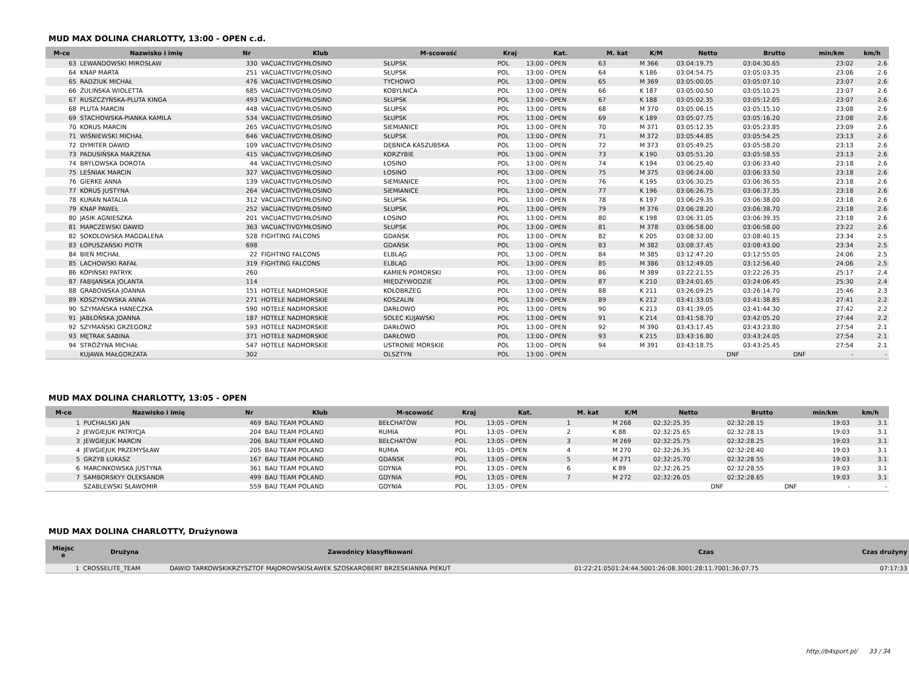MUD MAX DOLINA CHARLOTTY, 13:00 - OPEN c.d.
| M-ce | Nazwisko i imię | Nr | Klub | M-scowość | Kraj | Kat. | M. kat | K/M | Netto | Brutto | min/km | km/h |
| --- | --- | --- | --- | --- | --- | --- | --- | --- | --- | --- | --- | --- |
| 63 | LEWANDOWSKI MIROSŁAW | 330 | VACUACTIVGYMŁOSINO | SŁUPSK | POL | 13:00 - OPEN | 63 | M 366 | 03:04:19.75 | 03:04:30.65 | 23:02 | 2.6 |
| 64 | KNAP MARTA | 251 | VACUACTIVGYMŁOSINO | SŁUPSK | POL | 13:00 - OPEN | 64 | K 186 | 03:04:54.75 | 03:05:03.35 | 23:06 | 2.6 |
| 65 | RADZIUK MICHAŁ | 476 | VACUACTIVGYMŁOSINO | TYCHOWO | POL | 13:00 - OPEN | 65 | M 369 | 03:05:00.05 | 03:05:07.10 | 23:07 | 2.6 |
| 66 | ŻULIŃSKA WIOLETTA | 685 | VACUACTIVGYMŁOSINO | KOBYLNICA | POL | 13:00 - OPEN | 66 | K 187 | 03:05:00.50 | 03:05:10.25 | 23:07 | 2.6 |
| 67 | RUSZCZYŃSKA-PLUTA KINGA | 493 | VACUACTIVGYMŁOSINO | SŁUPSK | POL | 13:00 - OPEN | 67 | K 188 | 03:05:02.35 | 03:05:12.05 | 23:07 | 2.6 |
| 68 | PLUTA MARCIN | 448 | VACUACTIVGYMŁOSINO | SŁUPSK | POL | 13:00 - OPEN | 68 | M 370 | 03:05:06.15 | 03:05:15.10 | 23:08 | 2.6 |
| 69 | STACHOWSKA-PIANKA KAMILA | 534 | VACUACTIVGYMŁOSINO | SŁUPSK | POL | 13:00 - OPEN | 69 | K 189 | 03:05:07.75 | 03:05:16.20 | 23:08 | 2.6 |
| 70 | KORUS MARCIN | 265 | VACUACTIVGYMŁOSINO | SIEMIANICE | POL | 13:00 - OPEN | 70 | M 371 | 03:05:12.35 | 03:05:23.85 | 23:09 | 2.6 |
| 71 | WIŚNIEWSKI MICHAŁ | 646 | VACUACTIVGYMŁOSINO | SŁUPSK | POL | 13:00 - OPEN | 71 | M 372 | 03:05:44.85 | 03:05:54.25 | 23:13 | 2.6 |
| 72 | DYMITER DAWID | 109 | VACUACTIVGYMŁOSINO | DĘBNICA KASZUBSKA | POL | 13:00 - OPEN | 72 | M 373 | 03:05:49.25 | 03:05:58.20 | 23:13 | 2.6 |
| 73 | PADUSIŃSKA MARZENA | 415 | VACUACTIVGYMŁOSINO | KORZYBIE | POL | 13:00 - OPEN | 73 | K 190 | 03:05:51.20 | 03:05:58.55 | 23:13 | 2.6 |
| 74 | BRYLOWSKA DOROTA | 44 | VACUACTIVGYMŁOSINO | ŁOSINO | POL | 13:00 - OPEN | 74 | K 194 | 03:06:25.40 | 03:06:33.40 | 23:18 | 2.6 |
| 75 | LEŚNIAK MARCIN | 327 | VACUACTIVGYMŁOSINO | ŁOSINO | POL | 13:00 - OPEN | 75 | M 375 | 03:06:24.00 | 03:06:33.50 | 23:18 | 2.6 |
| 76 | GIERKE ANNA | 139 | VACUACTIVGYMŁOSINO | SIEMIANICE | POL | 13:00 - OPEN | 76 | K 195 | 03:06:30.25 | 03:06:36.55 | 23:18 | 2.6 |
| 77 | KORUS JUSTYNA | 264 | VACUACTIVGYMŁOSINO | SIEMIANICE | POL | 13:00 - OPEN | 77 | K 196 | 03:06:26.75 | 03:06:37.35 | 23:18 | 2.6 |
| 78 | KURAN NATALIA | 312 | VACUACTIVGYMŁOSINO | SŁUPSK | POL | 13:00 - OPEN | 78 | K 197 | 03:06:29.35 | 03:06:38.00 | 23:18 | 2.6 |
| 79 | KNAP PAWEŁ | 252 | VACUACTIVGYMŁOSINO | SŁUPSK | POL | 13:00 - OPEN | 79 | M 376 | 03:06:28.20 | 03:06:38.70 | 23:18 | 2.6 |
| 80 | JASIK AGNIESZKA | 201 | VACUACTIVGYMŁOSINO | ŁOSINO | POL | 13:00 - OPEN | 80 | K 198 | 03:06:31.05 | 03:06:39.35 | 23:18 | 2.6 |
| 81 | MARCZEWSKI DAWID | 363 | VACUACTIVGYMŁOSINO | SŁUPSK | POL | 13:00 - OPEN | 81 | M 378 | 03:06:58.00 | 03:06:58.00 | 23:22 | 2.6 |
| 82 | SOKOLOWSKA MAGDALENA | 528 | FIGHTING FALCONS | GDAŃSK | POL | 13:00 - OPEN | 82 | K 205 | 03:08:32.00 | 03:08:40.15 | 23:34 | 2.5 |
| 83 | ŁOPUSZAŃSKI PIOTR | 698 | | GDAŃSK | POL | 13:00 - OPEN | 83 | M 382 | 03:08:37.45 | 03:08:43.00 | 23:34 | 2.5 |
| 84 | BIEŃ MICHAŁ | 22 | FIGHTING FALCONS | ELBLĄG | POL | 13:00 - OPEN | 84 | M 385 | 03:12:47.20 | 03:12:55.05 | 24:06 | 2.5 |
| 85 | LACHOWSKI RAFAŁ | 319 | FIGHTING FALCONS | ELBLĄG | POL | 13:00 - OPEN | 85 | M 386 | 03:12:49.05 | 03:12:56.40 | 24:06 | 2.5 |
| 86 | KOPIŃSKI PATRYK | 260 | | KAMIEŃ POMORSKI | POL | 13:00 - OPEN | 86 | M 389 | 03:22:21.55 | 03:22:26.35 | 25:17 | 2.4 |
| 87 | FABIJAŃSKA JOLANTA | 114 | | MIĘDZYWODZIE | POL | 13:00 - OPEN | 87 | K 210 | 03:24:01.65 | 03:24:06.45 | 25:30 | 2.4 |
| 88 | GRABOWSKA JOANNA | 151 | HOTELE NADMORSKIE | KOŁOBRZEG | POL | 13:00 - OPEN | 88 | K 211 | 03:26:09.25 | 03:26:14.70 | 25:46 | 2.3 |
| 89 | KOSZYKOWSKA ANNA | 271 | HOTELE NADMORSKIE | KOSZALIN | POL | 13:00 - OPEN | 89 | K 212 | 03:41:33.05 | 03:41:38.85 | 27:41 | 2.2 |
| 90 | SZYMAŃSKA HANECZKA | 590 | HOTELE NADMORSKIE | DARŁOWO | POL | 13:00 - OPEN | 90 | K 213 | 03:41:39.05 | 03:41:44.30 | 27:42 | 2.2 |
| 91 | JABŁOŃSKA JOANNA | 187 | HOTELE NADMORSKIE | SOLEC KUJAWSKI | POL | 13:00 - OPEN | 91 | K 214 | 03:41:58.70 | 03:42:05.20 | 27:44 | 2.2 |
| 92 | SZYMAŃSKI GRZEGORZ | 593 | HOTELE NADMORSKIE | DARŁOWO | POL | 13:00 - OPEN | 92 | M 390 | 03:43:17.45 | 03:43:23.80 | 27:54 | 2.1 |
| 93 | MĘTRAK SABINA | 371 | HOTELE NADMORSKIE | DARŁOWO | POL | 13:00 - OPEN | 93 | K 215 | 03:43:16.80 | 03:43:24.05 | 27:54 | 2.1 |
| 94 | STRÓŻYNA MICHAŁ | 547 | HOTELE NADMORSKIE | USTRONIE MORSKIE | POL | 13:00 - OPEN | 94 | M 391 | 03:43:18.75 | 03:43:25.45 | 27:54 | 2.1 |
| | KUJAWA MAŁGORZATA | 302 | | OLSZTYN | POL | 13:00 - OPEN | | | DNF | DNF | - | - |
MUD MAX DOLINA CHARLOTTY, 13:05 - OPEN
| M-ce | Nazwisko i imię | Nr | Klub | M-scowość | Kraj | Kat. | M. kat | K/M | Netto | Brutto | min/km | km/h |
| --- | --- | --- | --- | --- | --- | --- | --- | --- | --- | --- | --- | --- |
| 1 | PUCHALSKI JAN | 469 | BAU TEAM POLAND | BEŁCHATÓW | POL | 13:05 - OPEN | 1 | M 268 | 02:32:25.35 | 02:32:28.15 | 19:03 | 3.1 |
| 2 | JEWGIEJUK PATRYCJA | 204 | BAU TEAM POLAND | RUMIA | POL | 13:05 - OPEN | 2 | K 88 | 02:32:25.65 | 02:32:28.15 | 19:03 | 3.1 |
| 3 | JEWGIEJUK MARCIN | 206 | BAU TEAM POLAND | BEŁCHATÓW | POL | 13:05 - OPEN | 3 | M 269 | 02:32:25.75 | 02:32:28.25 | 19:03 | 3.1 |
| 4 | JEWGIEJUK PRZEMYSŁAW | 205 | BAU TEAM POLAND | RUMIA | POL | 13:05 - OPEN | 4 | M 270 | 02:32:26.35 | 02:32:28.40 | 19:03 | 3.1 |
| 5 | GRZYB ŁUKASZ | 167 | BAU TEAM POLAND | GDAŃSK | POL | 13:05 - OPEN | 5 | M 271 | 02:32:25.70 | 02:32:28.55 | 19:03 | 3.1 |
| 6 | MARCINKOWSKA JUSTYNA | 361 | BAU TEAM POLAND | GDYNIA | POL | 13:05 - OPEN | 6 | K 89 | 02:32:26.25 | 02:32:28.55 | 19:03 | 3.1 |
| 7 | SAMBORSKYY OLEKSANDR | 499 | BAU TEAM POLAND | GDYNIA | POL | 13:05 - OPEN | 7 | M 272 | 02:32:26.05 | 02:32:28.65 | 19:03 | 3.1 |
| | SZABLEWSKI SŁAWOMIR | 559 | BAU TEAM POLAND | GDYNIA | POL | 13:05 - OPEN | | | DNF | DNF | - | - |
MUD MAX DOLINA CHARLOTTY, Drużynowa
| Miejsc e | Drużyna | Zawodnicy klasyfikowani | Czas | Czas drużyny |
| --- | --- | --- | --- | --- |
| 1 | CROSSELITE_TEAM | DAWID TARKOWSKIKRZYSZTOF MAJOROWSKISŁAWEK SZOSKAROBERT BRZESKIANNA PIEKUT | 01:22:21.0501:24:44.5001:26:08.3001:28:11.7001:36:07.75 | 07:17:33 |
http://b4sport.pl/ 33 / 34